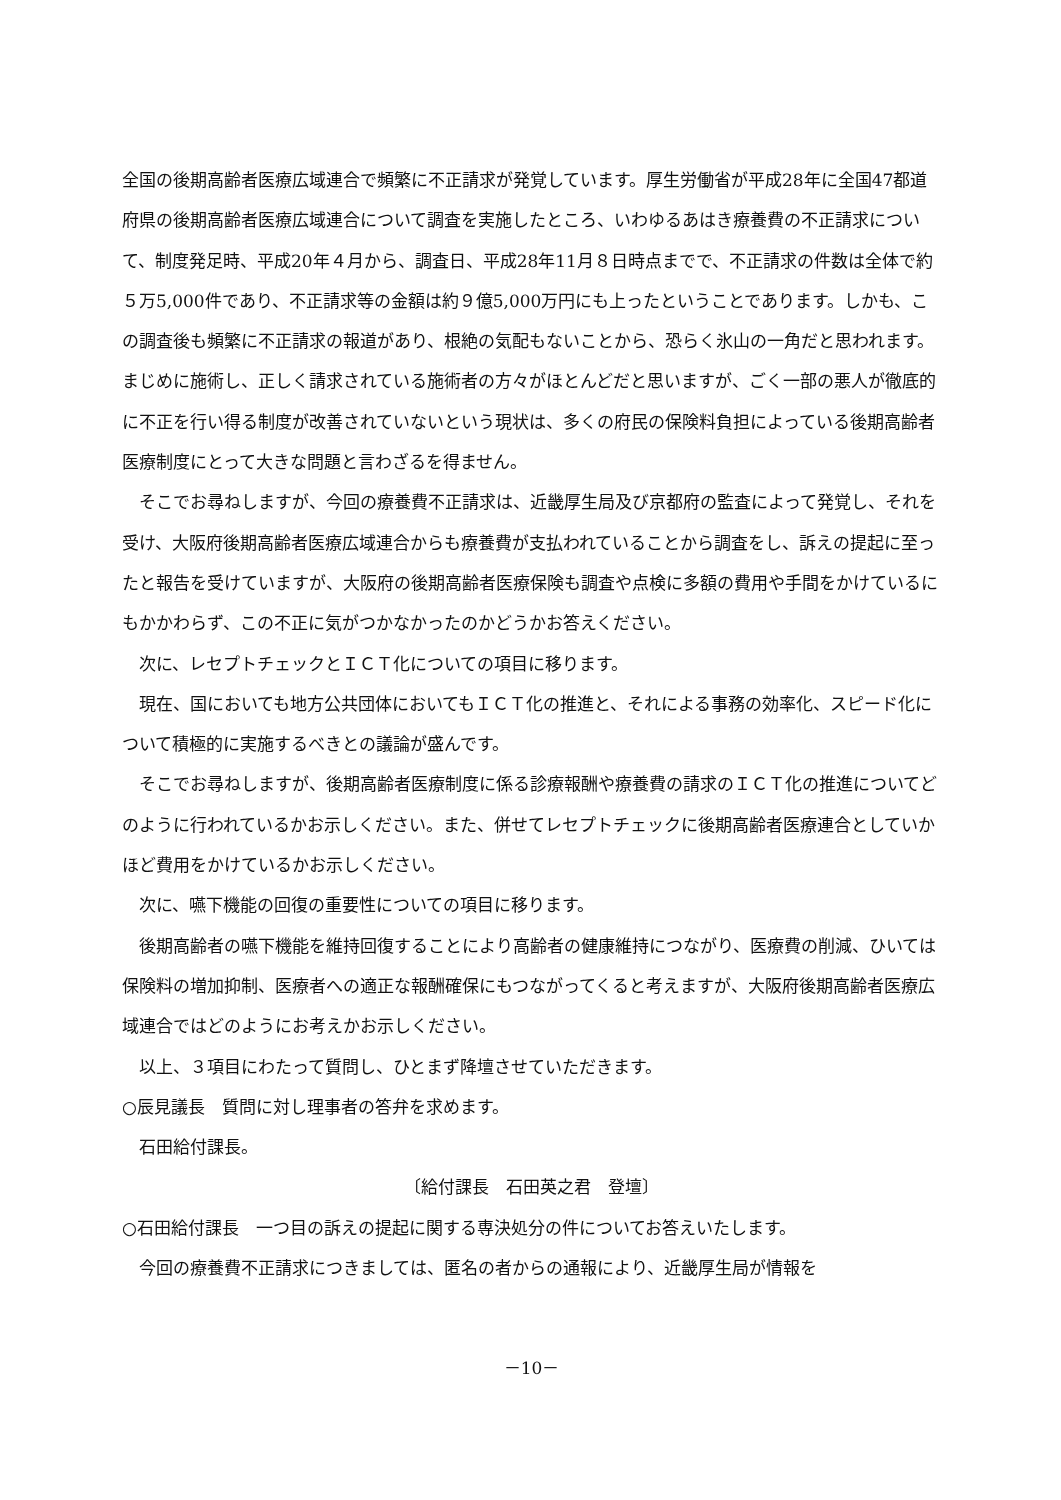全国の後期高齢者医療広域連合で頻繁に不正請求が発覚しています。厚生労働省が平成28年に全国47都道府県の後期高齢者医療広域連合について調査を実施したところ、いわゆるあはき療養費の不正請求について、制度発足時、平成20年４月から、調査日、平成28年11月８日時点までで、不正請求の件数は全体で約５万5,000件であり、不正請求等の金額は約９億5,000万円にも上ったということであります。しかも、この調査後も頻繁に不正請求の報道があり、根絶の気配もないことから、恐らく氷山の一角だと思われます。まじめに施術し、正しく請求されている施術者の方々がほとんどだと思いますが、ごく一部の悪人が徹底的に不正を行い得る制度が改善されていないという現状は、多くの府民の保険料負担によっている後期高齢者医療制度にとって大きな問題と言わざるを得ません。
そこでお尋ねしますが、今回の療養費不正請求は、近畿厚生局及び京都府の監査によって発覚し、それを受け、大阪府後期高齢者医療広域連合からも療養費が支払われていることから調査をし、訴えの提起に至ったと報告を受けていますが、大阪府の後期高齢者医療保険も調査や点検に多額の費用や手間をかけているにもかかわらず、この不正に気がつかなかったのかどうかお答えください。
次に、レセプトチェックとＩＣＴ化についての項目に移ります。
現在、国においても地方公共団体においてもＩＣＴ化の推進と、それによる事務の効率化、スピード化について積極的に実施するべきとの議論が盛んです。
そこでお尋ねしますが、後期高齢者医療制度に係る診療報酬や療養費の請求のＩＣＴ化の推進についてどのように行われているかお示しください。また、併せてレセプトチェックに後期高齢者医療連合としていかほど費用をかけているかお示しください。
次に、嚥下機能の回復の重要性についての項目に移ります。
後期高齢者の嚥下機能を維持回復することにより高齢者の健康維持につながり、医療費の削減、ひいては保険料の増加抑制、医療者への適正な報酬確保にもつながってくると考えますが、大阪府後期高齢者医療広域連合ではどのようにお考えかお示しください。
以上、３項目にわたって質問し、ひとまず降壇させていただきます。
○辰見議長　質問に対し理事者の答弁を求めます。
石田給付課長。
〔給付課長　石田英之君　登壇〕
○石田給付課長　一つ目の訴えの提起に関する専決処分の件についてお答えいたします。
今回の療養費不正請求につきましては、匿名の者からの通報により、近畿厚生局が情報を
－10－